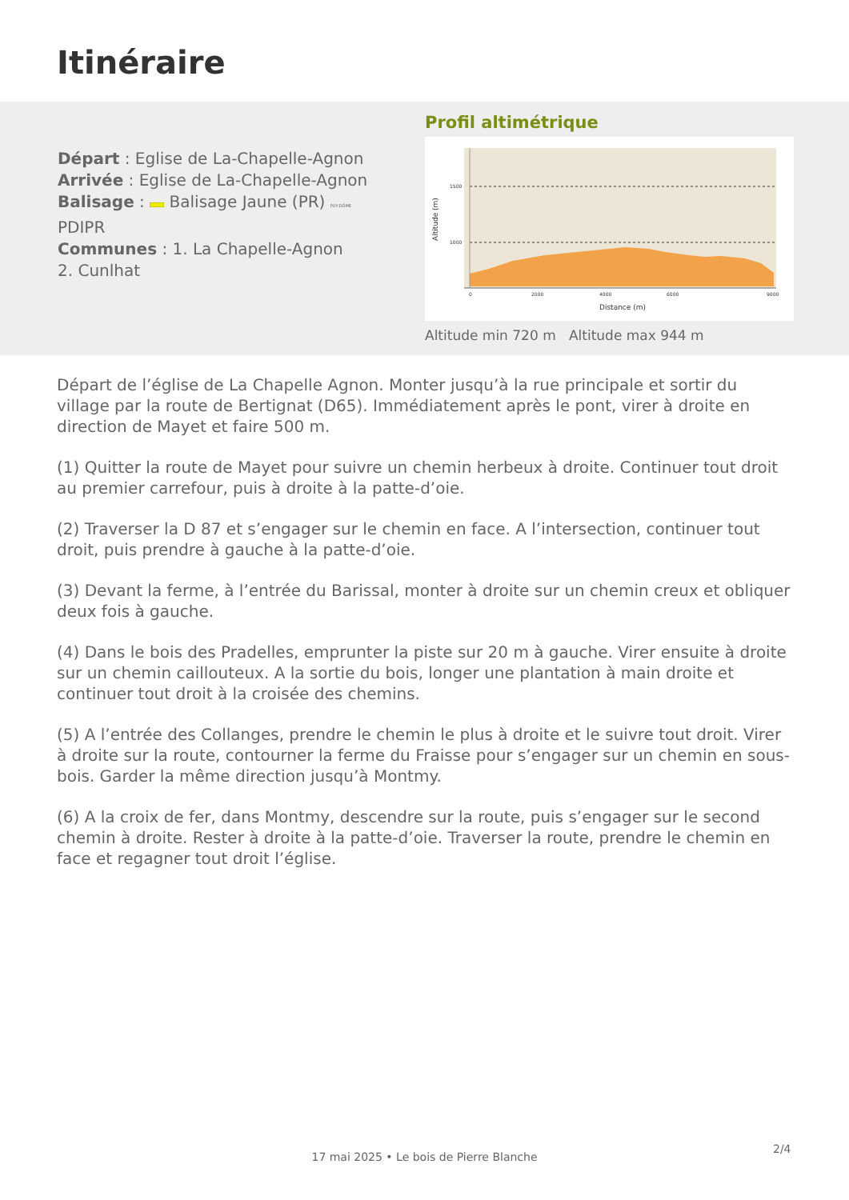Itinéraire
Départ : Eglise de La-Chapelle-Agnon
Arrivée : Eglise de La-Chapelle-Agnon
Balisage : Balisage Jaune (PR) PUY-DÔME
PDIPR
Communes : 1. La Chapelle-Agnon
2. Cunlhat
Profil altimétrique
1500
1000
0
2000
4000
6000
9000
Distance (m)
Altitude (m)
Altitude min 720 m Altitude max 944 m
Départ de l’église de La Chapelle Agnon. Monter jusqu’à la rue principale et sortir du village par la route de Bertignat (D65). Immédiatement après le pont, virer à droite en direction de Mayet et faire 500 m.
(1) Quitter la route de Mayet pour suivre un chemin herbeux à droite. Continuer tout droit au premier carrefour, puis à droite à la patte-d’oie.
(2) Traverser la D 87 et s’engager sur le chemin en face. A l’intersection, continuer tout droit, puis prendre à gauche à la patte-d’oie.
(3) Devant la ferme, à l’entrée du Barissal, monter à droite sur un chemin creux et obliquer deux fois à gauche.
(4) Dans le bois des Pradelles, emprunter la piste sur 20 m à gauche. Virer ensuite à droite sur un chemin caillouteux. A la sortie du bois, longer une plantation à main droite et continuer tout droit à la croisée des chemins.
(5) A l’entrée des Collanges, prendre le chemin le plus à droite et le suivre tout droit. Virer à droite sur la route, contourner la ferme du Fraisse pour s’engager sur un chemin en sous-bois. Garder la même direction jusqu’à Montmy.
(6) A la croix de fer, dans Montmy, descendre sur la route, puis s’engager sur le second chemin à droite. Rester à droite à la patte-d’oie. Traverser la route, prendre le chemin en face et regagner tout droit l’église.
2/4
17 mai 2025 • Le bois de Pierre Blanche